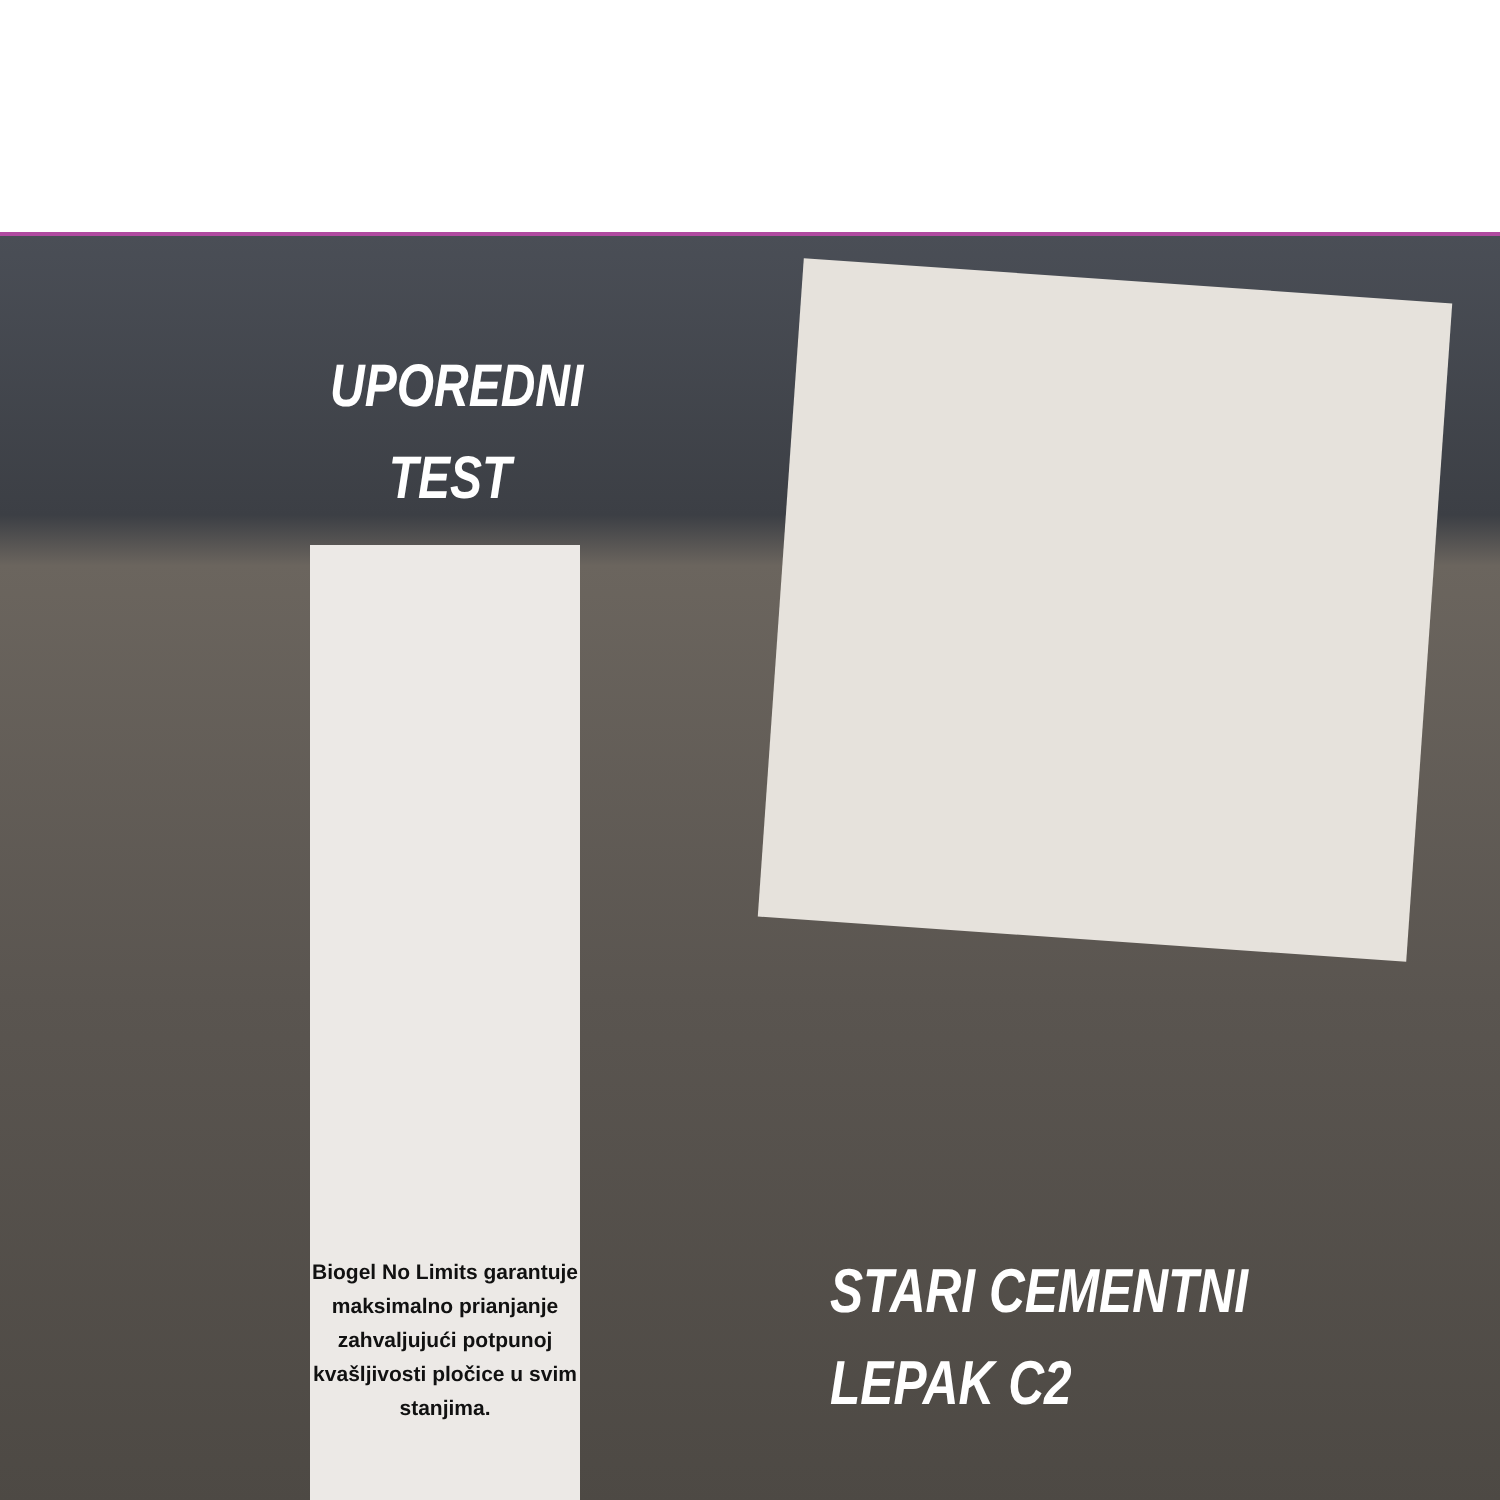UPOREDNI
TEST
Biogel No Limits garantuje maksimalno prianjanje zahvaljujući potpunoj kvašljivosti pločice u svim stanjima.
STARI CEMENTNI
LEPAK C2